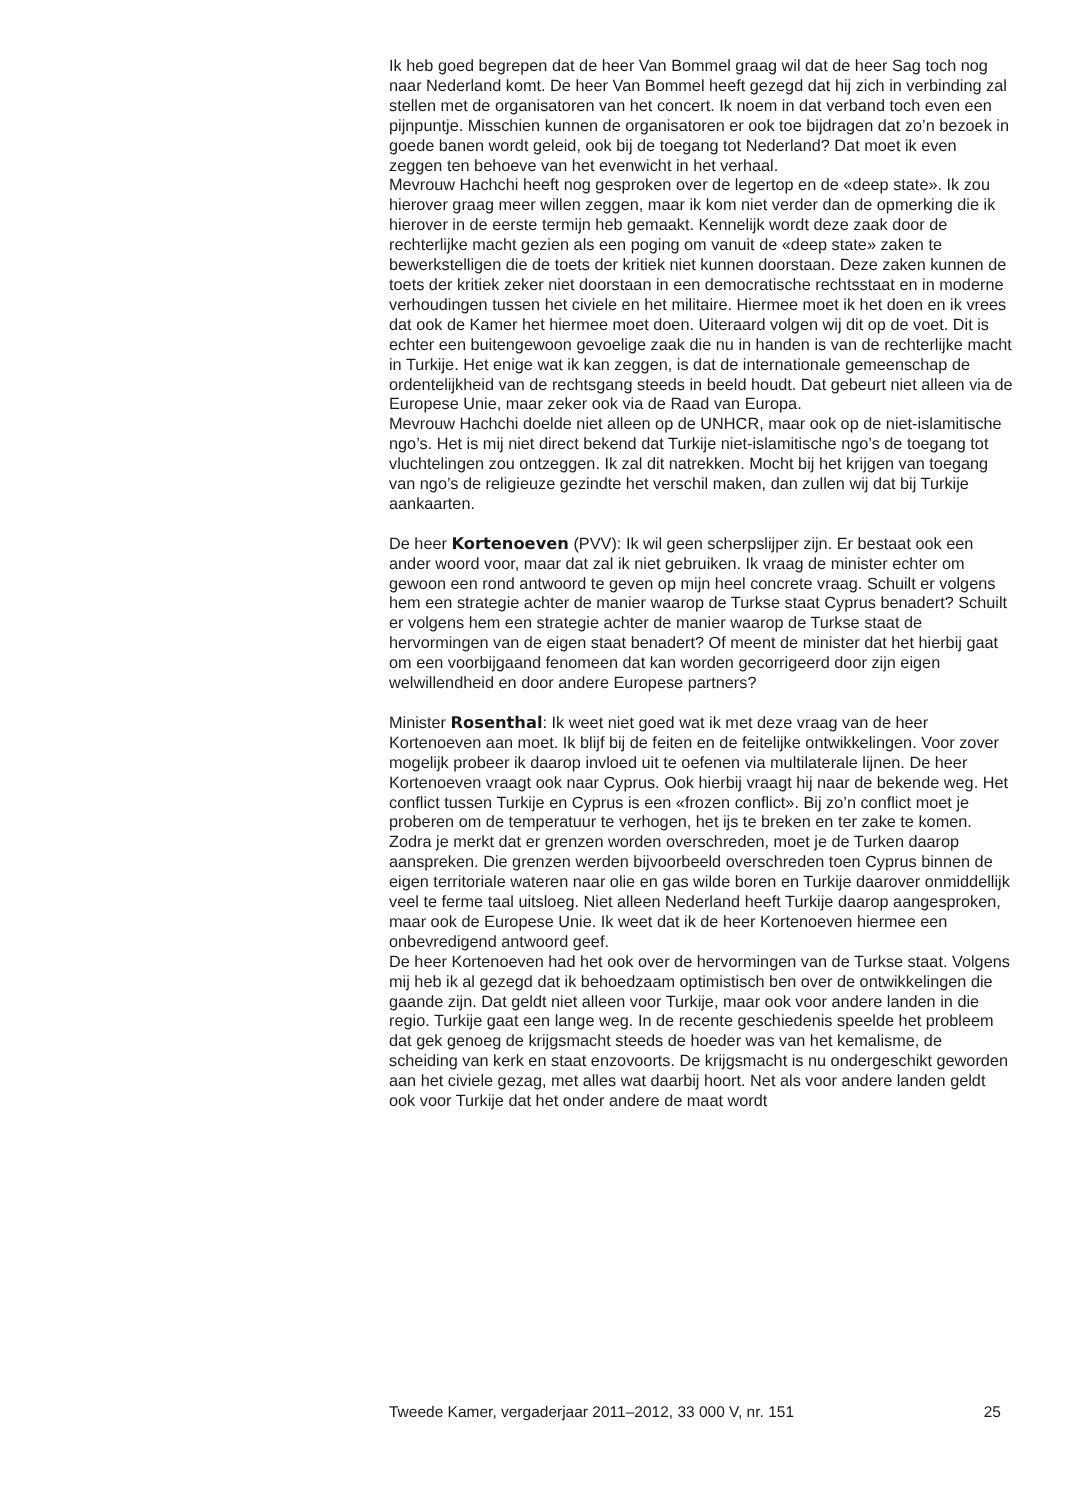Ik heb goed begrepen dat de heer Van Bommel graag wil dat de heer Sag toch nog naar Nederland komt. De heer Van Bommel heeft gezegd dat hij zich in verbinding zal stellen met de organisatoren van het concert. Ik noem in dat verband toch even een pijnpuntje. Misschien kunnen de organisatoren er ook toe bijdragen dat zo’n bezoek in goede banen wordt geleid, ook bij de toegang tot Nederland? Dat moet ik even zeggen ten behoeve van het evenwicht in het verhaal.
Mevrouw Hachchi heeft nog gesproken over de legertop en de «deep state». Ik zou hierover graag meer willen zeggen, maar ik kom niet verder dan de opmerking die ik hierover in de eerste termijn heb gemaakt. Kennelijk wordt deze zaak door de rechterlijke macht gezien als een poging om vanuit de «deep state» zaken te bewerkstelligen die de toets der kritiek niet kunnen doorstaan. Deze zaken kunnen de toets der kritiek zeker niet doorstaan in een democratische rechtsstaat en in moderne verhoudingen tussen het civiele en het militaire. Hiermee moet ik het doen en ik vrees dat ook de Kamer het hiermee moet doen. Uiteraard volgen wij dit op de voet. Dit is echter een buitengewoon gevoelige zaak die nu in handen is van de rechterlijke macht in Turkije. Het enige wat ik kan zeggen, is dat de internationale gemeenschap de ordentelijkheid van de rechtsgang steeds in beeld houdt. Dat gebeurt niet alleen via de Europese Unie, maar zeker ook via de Raad van Europa.
Mevrouw Hachchi doelde niet alleen op de UNHCR, maar ook op de niet-islamitische ngo’s. Het is mij niet direct bekend dat Turkije niet-islamitische ngo’s de toegang tot vluchtelingen zou ontzeggen. Ik zal dit natrekken. Mocht bij het krijgen van toegang van ngo’s de religieuze gezindte het verschil maken, dan zullen wij dat bij Turkije aankaarten.
De heer Kortenoeven (PVV): Ik wil geen scherpslijper zijn. Er bestaat ook een ander woord voor, maar dat zal ik niet gebruiken. Ik vraag de minister echter om gewoon een rond antwoord te geven op mijn heel concrete vraag. Schuilt er volgens hem een strategie achter de manier waarop de Turkse staat Cyprus benadert? Schuilt er volgens hem een strategie achter de manier waarop de Turkse staat de hervormingen van de eigen staat benadert? Of meent de minister dat het hierbij gaat om een voorbijgaand fenomeen dat kan worden gecorrigeerd door zijn eigen welwillendheid en door andere Europese partners?
Minister Rosenthal: Ik weet niet goed wat ik met deze vraag van de heer Kortenoeven aan moet. Ik blijf bij de feiten en de feitelijke ontwikkelingen. Voor zover mogelijk probeer ik daarop invloed uit te oefenen via multilaterale lijnen. De heer Kortenoeven vraagt ook naar Cyprus. Ook hierbij vraagt hij naar de bekende weg. Het conflict tussen Turkije en Cyprus is een «frozen conflict». Bij zo’n conflict moet je proberen om de temperatuur te verhogen, het ijs te breken en ter zake te komen. Zodra je merkt dat er grenzen worden overschreden, moet je de Turken daarop aanspreken. Die grenzen werden bijvoorbeeld overschreden toen Cyprus binnen de eigen territoriale wateren naar olie en gas wilde boren en Turkije daarover onmiddellijk veel te ferme taal uitsloeg. Niet alleen Nederland heeft Turkije daarop aangesproken, maar ook de Europese Unie. Ik weet dat ik de heer Kortenoeven hiermee een onbevredigend antwoord geef.
De heer Kortenoeven had het ook over de hervormingen van de Turkse staat. Volgens mij heb ik al gezegd dat ik behoedzaam optimistisch ben over de ontwikkelingen die gaande zijn. Dat geldt niet alleen voor Turkije, maar ook voor andere landen in die regio. Turkije gaat een lange weg. In de recente geschiedenis speelde het probleem dat gek genoeg de krijgsmacht steeds de hoeder was van het kemalisme, de scheiding van kerk en staat enzovoorts. De krijgsmacht is nu ondergeschikt geworden aan het civiele gezag, met alles wat daarbij hoort. Net als voor andere landen geldt ook voor Turkije dat het onder andere de maat wordt
Tweede Kamer, vergaderjaar 2011–2012, 33 000 V, nr. 151 25